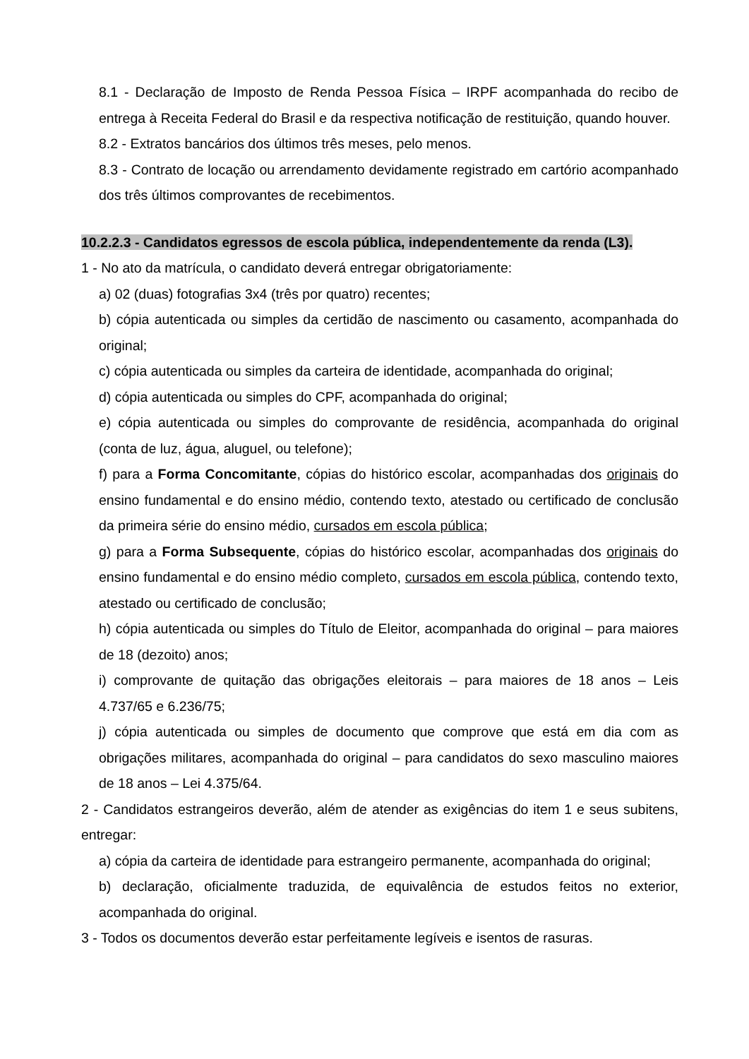8.1 - Declaração de Imposto de Renda Pessoa Física – IRPF acompanhada do recibo de entrega à Receita Federal do Brasil e da respectiva notificação de restituição, quando houver.
8.2 - Extratos bancários dos últimos três meses, pelo menos.
8.3 - Contrato de locação ou arrendamento devidamente registrado em cartório acompanhado dos três últimos comprovantes de recebimentos.
10.2.2.3 - Candidatos egressos de escola pública, independentemente da renda (L3).
1 - No ato da matrícula, o candidato deverá entregar obrigatoriamente:
a) 02 (duas) fotografias 3x4 (três por quatro) recentes;
b) cópia autenticada ou simples da certidão de nascimento ou casamento, acompanhada do original;
c) cópia autenticada ou simples da carteira de identidade, acompanhada do original;
d) cópia autenticada ou simples do CPF, acompanhada do original;
e) cópia autenticada ou simples do comprovante de residência, acompanhada do original (conta de luz, água, aluguel, ou telefone);
f) para a Forma Concomitante, cópias do histórico escolar, acompanhadas dos originais do ensino fundamental e do ensino médio, contendo texto, atestado ou certificado de conclusão da primeira série do ensino médio, cursados em escola pública;
g) para a Forma Subsequente, cópias do histórico escolar, acompanhadas dos originais do ensino fundamental e do ensino médio completo, cursados em escola pública, contendo texto, atestado ou certificado de conclusão;
h) cópia autenticada ou simples do Título de Eleitor, acompanhada do original – para maiores de 18 (dezoito) anos;
i) comprovante de quitação das obrigações eleitorais – para maiores de 18 anos – Leis 4.737/65 e 6.236/75;
j) cópia autenticada ou simples de documento que comprove que está em dia com as obrigações militares, acompanhada do original – para candidatos do sexo masculino maiores de 18 anos – Lei 4.375/64.
2 - Candidatos estrangeiros deverão, além de atender as exigências do item 1 e seus subitens, entregar:
a) cópia da carteira de identidade para estrangeiro permanente, acompanhada do original;
b) declaração, oficialmente traduzida, de equivalência de estudos feitos no exterior, acompanhada do original.
3 - Todos os documentos deverão estar perfeitamente legíveis e isentos de rasuras.